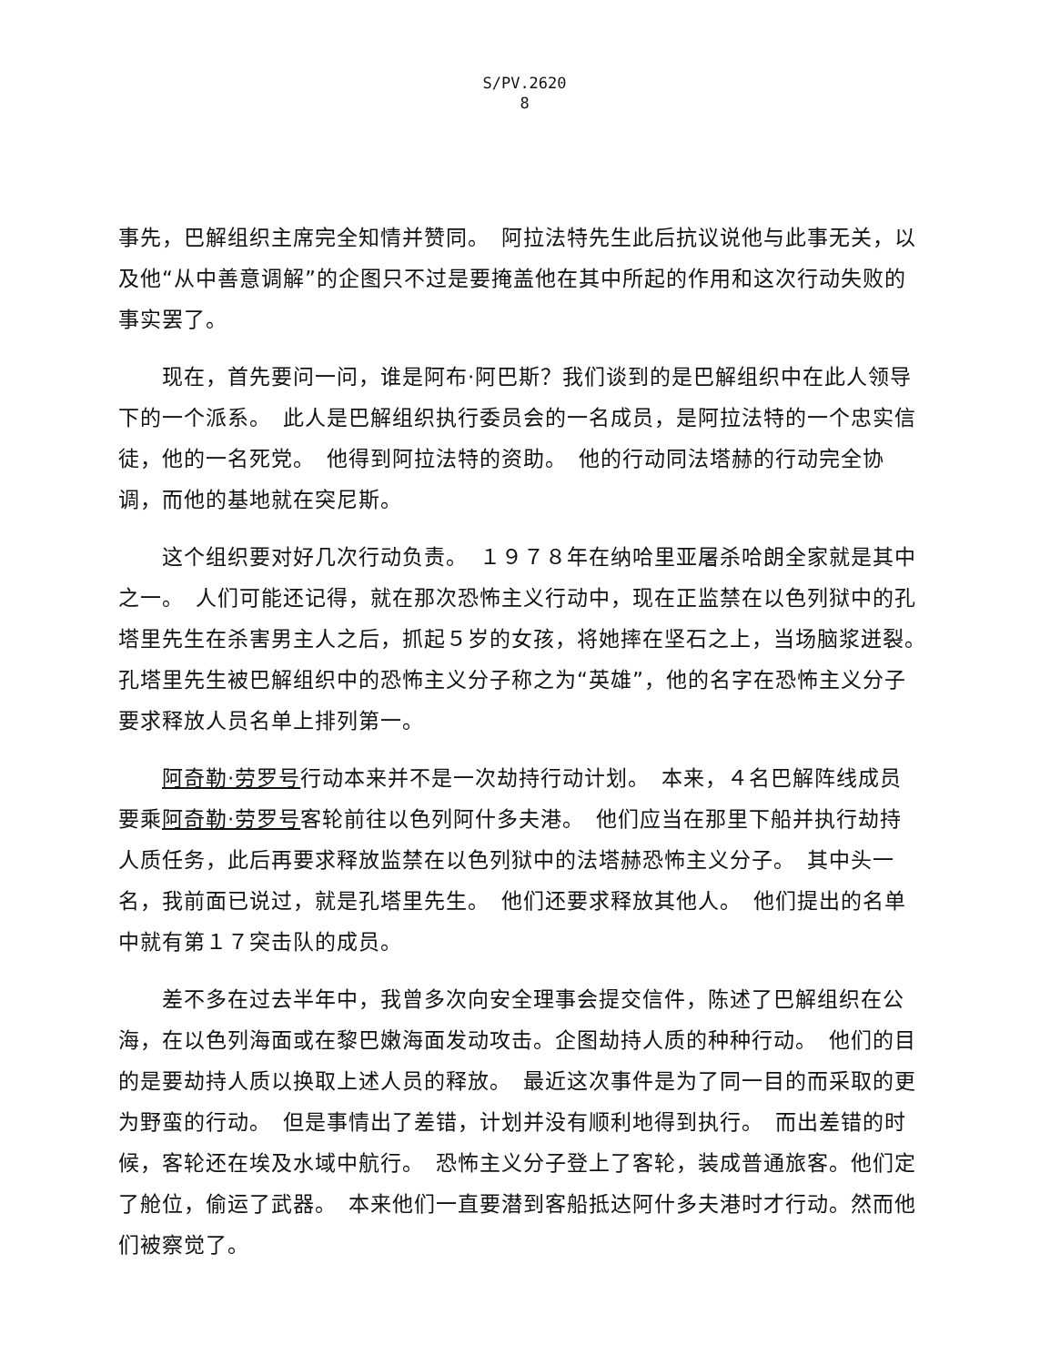S/PV.2620
8
事先，巴解组织主席完全知情并赞同。　阿拉法特先生此后抗议说他与此事无关，以及他“从中善意调解”的企图只不过是要掩盖他在其中所起的作用和这次行动失败的事实罢了。
现在，首先要问一问，谁是阿布·阿巴斯？我们谈到的是巴解组织中在此人领导下的一个派系。　此人是巴解组织执行委员会的一名成员，是阿拉法特的一个忠实信徒，他的一名死党。　他得到阿拉法特的资助。　他的行动同法塔赫的行动完全协调，而他的基地就在突尼斯。
这个组织要对好几次行动负责。　１９７８年在纳哈里亚屠杀哈朗全家就是其中之一。　人们可能还记得，就在那次恐怖主义行动中，现在正监禁在以色列狱中的孔塔里先生在杀害男主人之后，抓起５岁的女孩，将她摔在坚石之上，当场脑浆迸裂。　孔塔里先生被巴解组织中的恐怖主义分子称之为“英雄”，他的名字在恐怖主义分子要求释放人员名单上排列第一。
阿奇勒·劳罗号行动本来并不是一次劫持行动计划。　本来，４名巴解阵线成员要乘阿奇勒·劳罗号客轮前往以色列阿什多夫港。　他们应当在那里下船并执行劫持人质任务，此后再要求释放监禁在以色列狱中的法塔赫恐怖主义分子。　其中头一名，我前面已说过，就是孔塔里先生。　他们还要求释放其他人。　他们提出的名单中就有第１７突击队的成员。
差不多在过去半年中，我曾多次向安全理事会提交信件，陈述了巴解组织在公海，在以色列海面或在黎巴嫩海面发动攻击。企图劫持人质的种种行动。　他们的目的是要劫持人质以换取上述人员的释放。　最近这次事件是为了同一目的而采取的更为野蛮的行动。　但是事情出了差错，计划并没有顺利地得到执行。　而出差错的时候，客轮还在埃及水域中航行。　恐怖主义分子登上了客轮，装成普通旅客。他们定了舱位，偷运了武器。　本来他们一直要潜到客船抵达阿什多夫港时才行动。然而他们被察觉了。